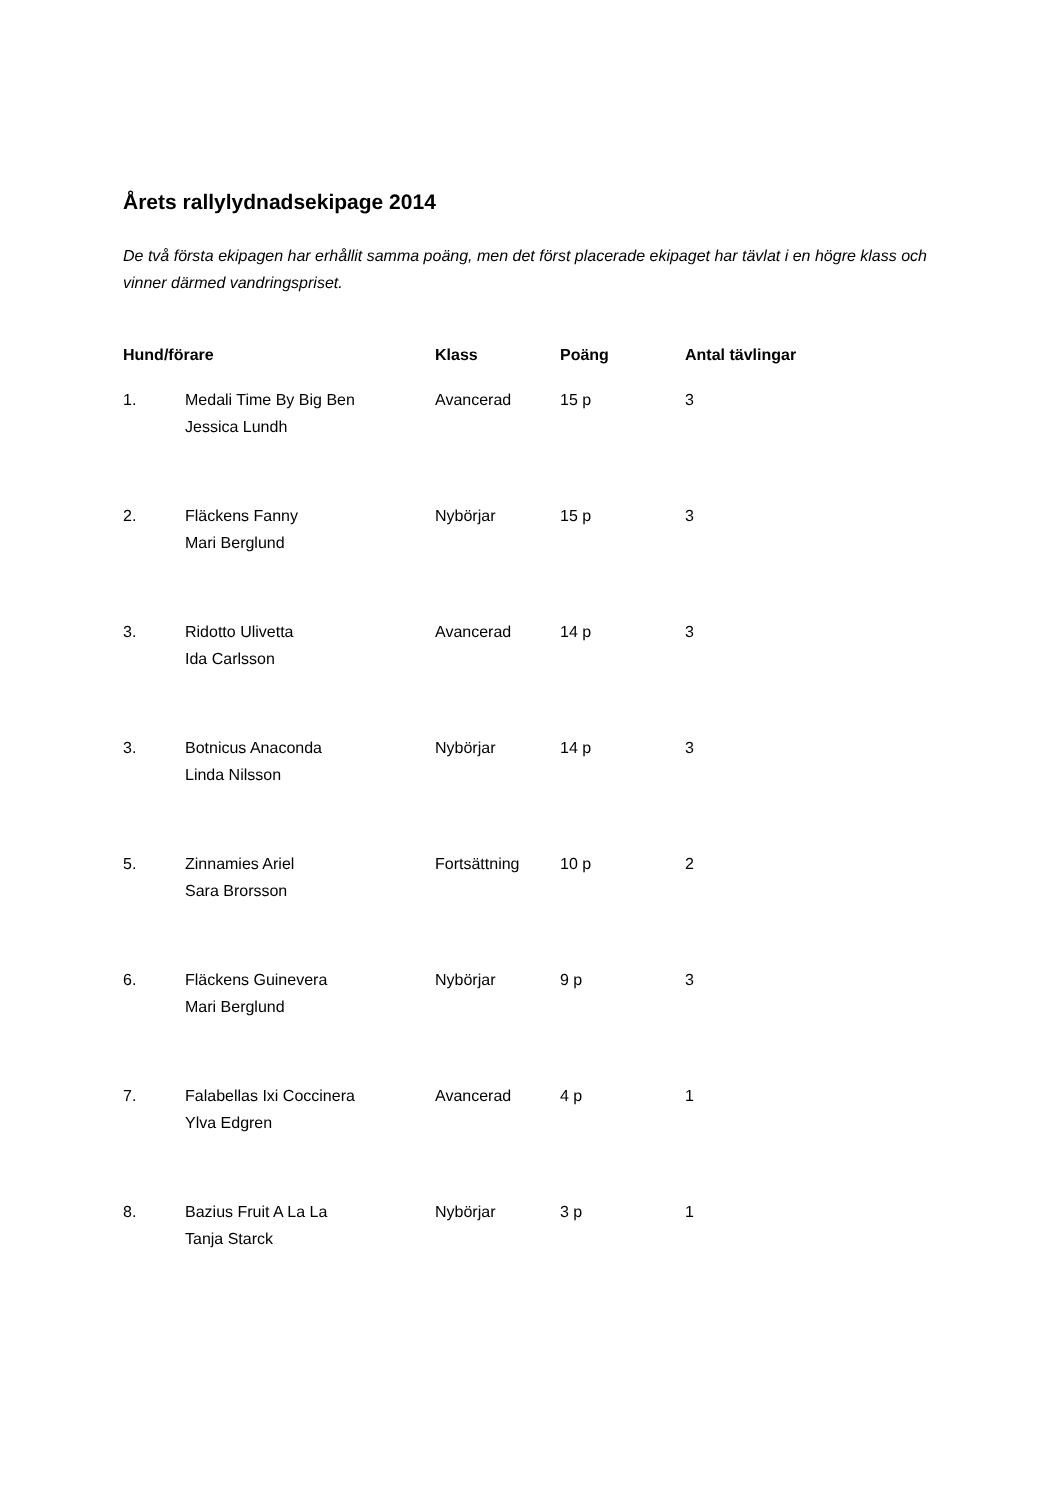Årets rallylydnadsekipage 2014
De två första ekipagen har erhållit samma poäng, men det först placerade ekipaget har tävlat i en högre klass och vinner därmed vandringspriset.
| Hund/förare | | Klass | Poäng | Antal tävlingar |
| --- | --- | --- | --- | --- |
| 1. | Medali Time By Big Ben Jessica Lundh | Avancerad | 15 p | 3 |
| 2. | Fläckens Fanny Mari Berglund | Nybörjar | 15 p | 3 |
| 3. | Ridotto Ulivetta Ida Carlsson | Avancerad | 14 p | 3 |
| 3. | Botnicus Anaconda Linda Nilsson | Nybörjar | 14 p | 3 |
| 5. | Zinnamies Ariel Sara Brorsson | Fortsättning | 10 p | 2 |
| 6. | Fläckens Guinevera Mari Berglund | Nybörjar | 9 p | 3 |
| 7. | Falabellas Ixi Coccinera Ylva Edgren | Avancerad | 4 p | 1 |
| 8. | Bazius Fruit A La La Tanja Starck | Nybörjar | 3 p | 1 |